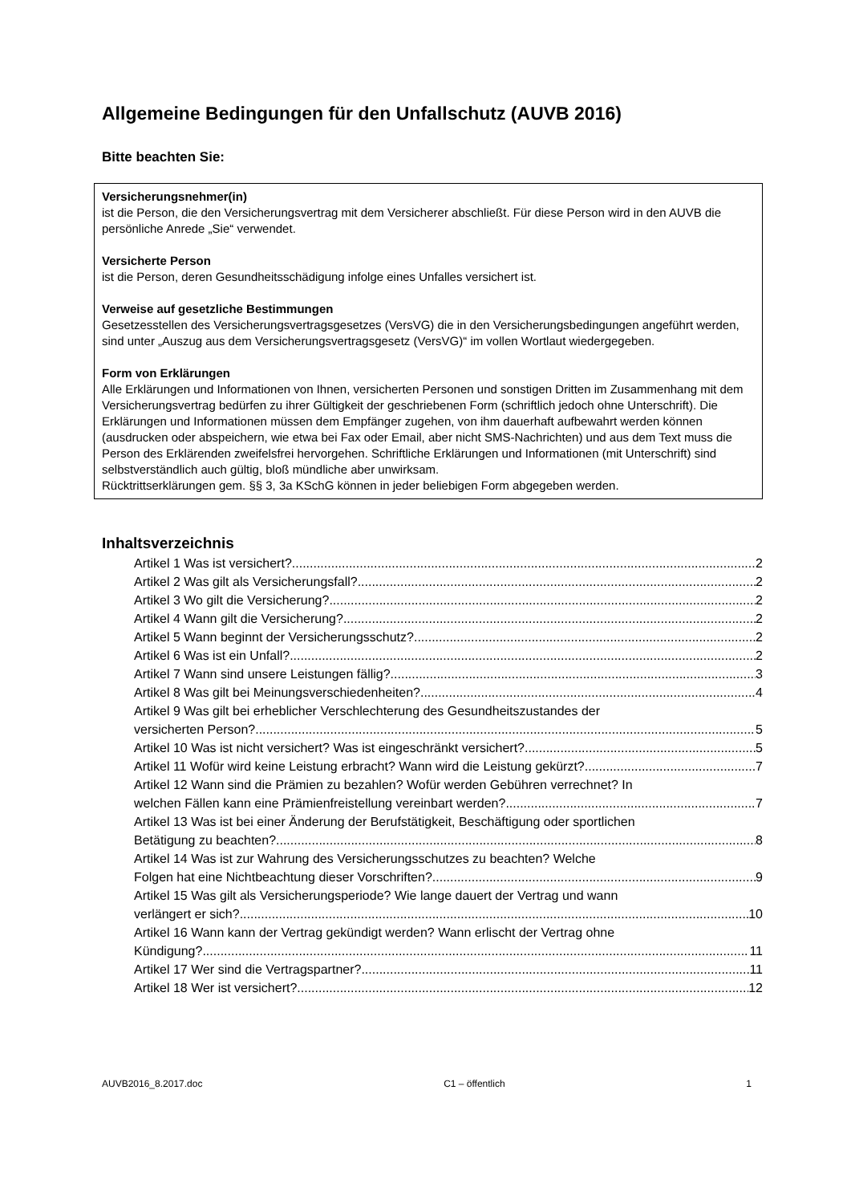Allgemeine Bedingungen für den Unfallschutz (AUVB 2016)
Bitte beachten Sie:
Versicherungsnehmer(in)
ist die Person, die den Versicherungsvertrag mit dem Versicherer abschließt. Für diese Person wird in den AUVB die persönliche Anrede „Sie“ verwendet.
Versicherte Person
ist die Person, deren Gesundheitsschädigung infolge eines Unfalles versichert ist.
Verweise auf gesetzliche Bestimmungen
Gesetzesstellen des Versicherungsvertragsgesetzes (VersVG) die in den Versicherungsbedingungen angeführt werden, sind unter „Auszug aus dem Versicherungsvertragsgesetz (VersVG)“ im vollen Wortlaut wiedergegeben.
Form von Erklärungen
Alle Erklärungen und Informationen von Ihnen, versicherten Personen und sonstigen Dritten im Zusammenhang mit dem Versicherungsvertrag bedürfen zu ihrer Gültigkeit der geschriebenen Form (schriftlich jedoch ohne Unterschrift). Die Erklärungen und Informationen müssen dem Empfänger zugehen, von ihm dauerhaft aufbewahrt werden können (ausdrucken oder abspeichern, wie etwa bei Fax oder Email, aber nicht SMS-Nachrichten) und aus dem Text muss die Person des Erklärenden zweifelsfrei hervorgehen. Schriftliche Erklärungen und Informationen (mit Unterschrift) sind selbstverständlich auch gültig, bloß mündliche aber unwirksam.
Rücktrittserklärungen gem. §§ 3, 3a KSchG können in jeder beliebigen Form abgegeben werden.
Inhaltsverzeichnis
Artikel 1 Was ist versichert? 2
Artikel 2 Was gilt als Versicherungsfall? 2
Artikel 3 Wo gilt die Versicherung? 2
Artikel 4 Wann gilt die Versicherung? 2
Artikel 5 Wann beginnt der Versicherungsschutz? 2
Artikel 6 Was ist ein Unfall? 2
Artikel 7 Wann sind unsere Leistungen fällig? 3
Artikel 8 Was gilt bei Meinungsverschiedenheiten? 4
Artikel 9 Was gilt bei erheblicher Verschlechterung des Gesundheitszustandes der
versicherten Person? 5
Artikel 10 Was ist nicht versichert? Was ist eingeschränkt versichert? 5
Artikel 11 Wofür wird keine Leistung erbracht? Wann wird die Leistung gekürzt? 7
Artikel 12 Wann sind die Prämien zu bezahlen? Wofür werden Gebühren verrechnet? In
welchen Fällen kann eine Prämienfreistellung vereinbart werden? 7
Artikel 13 Was ist bei einer Änderung der Berufstätigkeit, Beschäftigung oder sportlichen
Betätigung zu beachten? 8
Artikel 14 Was ist zur Wahrung des Versicherungsschutzes zu beachten? Welche
Folgen hat eine Nichtbeachtung dieser Vorschriften? 9
Artikel 15 Was gilt als Versicherungsperiode? Wie lange dauert der Vertrag und wann
verlängert er sich? 10
Artikel 16 Wann kann der Vertrag gekündigt werden? Wann erlischt der Vertrag ohne
Kündigung? 11
Artikel 17 Wer sind die Vertragspartner? 11
Artikel 18 Wer ist versichert? 12
AUVB2016_8.2017.doc C1 – öffentlich 1